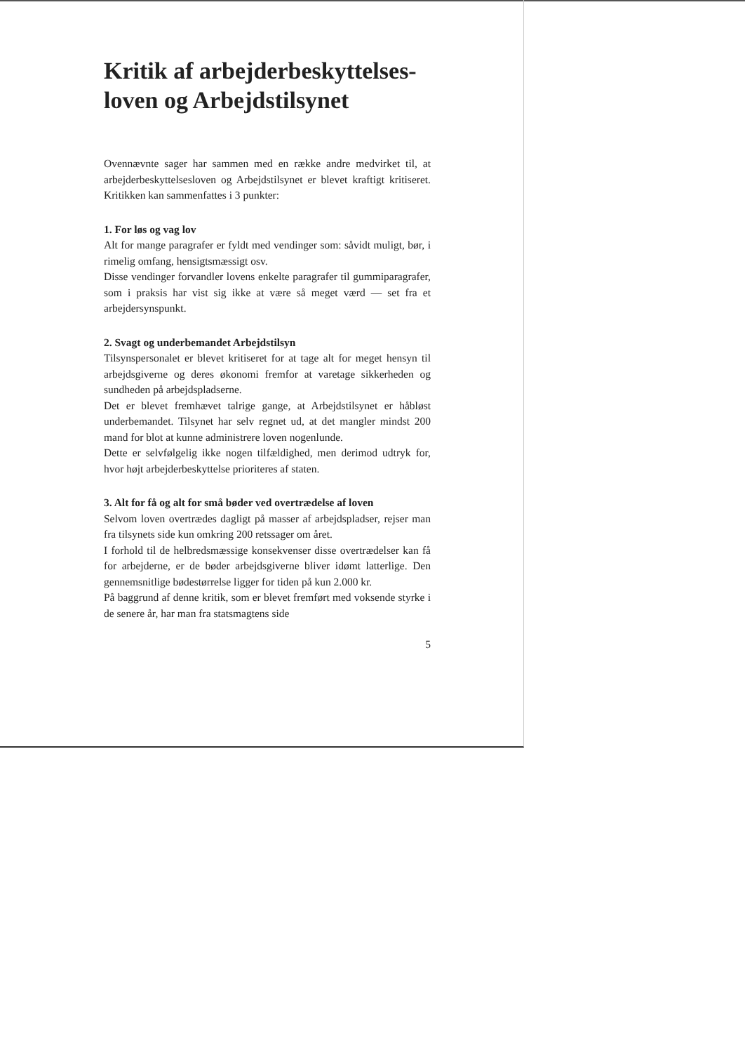Kritik af arbejderbeskyttelses-loven og Arbejdstilsynet
Ovennævnte sager har sammen med en række andre medvirket til, at arbejderbeskyttelsesloven og Arbejdstilsynet er blevet kraftigt kritiseret. Kritikken kan sammenfattes i 3 punkter:
1. For løs og vag lov
Alt for mange paragrafer er fyldt med vendinger som: såvidt muligt, bør, i rimelig omfang, hensigtsmæssigt osv.
Disse vendinger forvandler lovens enkelte paragrafer til gummiparagrafer, som i praksis har vist sig ikke at være så meget værd — set fra et arbejdersynspunkt.
2. Svagt og underbemandet Arbejdstilsyn
Tilsynspersonalet er blevet kritiseret for at tage alt for meget hensyn til arbejdsgiverne og deres økonomi fremfor at varetage sikkerheden og sundheden på arbejdspladserne.
Det er blevet fremhævet talrige gange, at Arbejdstilsynet er håbløst underbemandet. Tilsynet har selv regnet ud, at det mangler mindst 200 mand for blot at kunne administrere loven nogenlunde.
Dette er selvfølgelig ikke nogen tilfældighed, men derimod udtryk for, hvor højt arbejderbeskyttelse prioriteres af staten.
3. Alt for få og alt for små bøder ved overtrædelse af loven
Selvom loven overtrædes dagligt på masser af arbejdspladser, rejser man fra tilsynets side kun omkring 200 retssager om året.
I forhold til de helbredsmæssige konsekvenser disse overtrædelser kan få for arbejderne, er de bøder arbejdsgiverne bliver idømt latterlige. Den gennemsnitlige bødestørrelse ligger for tiden på kun 2.000 kr.
På baggrund af denne kritik, som er blevet fremført med voksende styrke i de senere år, har man fra statsmagtens side
5